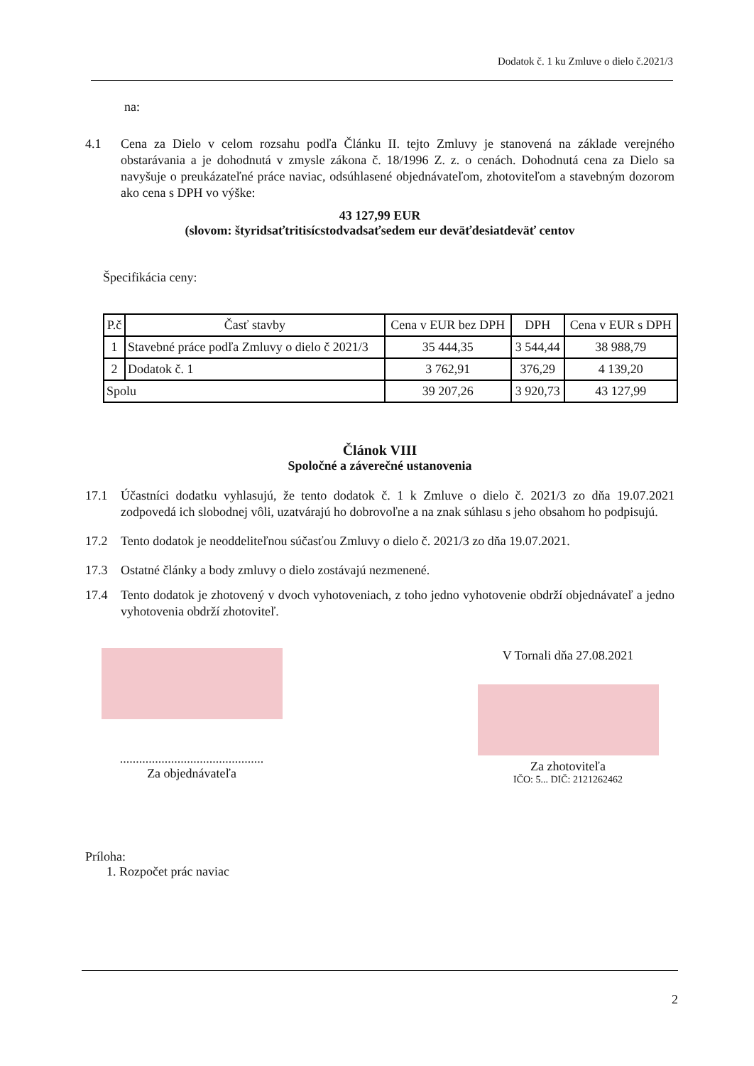Dodatok č. 1 ku Zmluve o dielo č.2021/3
na:
4.1 Cena za Dielo v celom rozsahu podľa Článku II. tejto Zmluvy je stanovená na základe verejného obstarávania a je dohodnutá v zmysle zákona č. 18/1996 Z. z. o cenách. Dohodnutá cena za Dielo sa navyšuje o preukázateľné práce naviac, odsúhlasené objednávateľom, zhotoviteľom a stavebným dozorom ako cena s DPH vo výške:
43 127,99 EUR
(slovom: štyridsaťtritisícstodvadsaťsedem eur deväťdesiatdeväť centov
Špecifikácia ceny:
| P.č | Časť stavby | Cena v EUR bez DPH | DPH | Cena v EUR s DPH |
| --- | --- | --- | --- | --- |
| 1 | Stavebné práce podľa Zmluvy o dielo č 2021/3 | 35 444,35 | 3 544,44 | 38 988,79 |
| 2 | Dodatok č. 1 | 3 762,91 | 376,29 | 4 139,20 |
| Spolu | | 39 207,26 | 3 920,73 | 43 127,99 |
Článok VIII
Spoločné a záverečné ustanovenia
17.1 Účastníci dodatku vyhlasujú, že tento dodatok č. 1 k Zmluve o dielo č. 2021/3 zo dňa 19.07.2021 zodpovedá ich slobodnej vôli, uzatvárajú ho dobrovoľne a na znak súhlasu s jeho obsahom ho podpisujú.
17.2 Tento dodatok je neoddeliteľnou súčasťou Zmluvy o dielo č. 2021/3 zo dňa 19.07.2021.
17.3 Ostatné články a body zmluvy o dielo zostávajú nezmenené.
17.4 Tento dodatok je zhotovený v dvoch vyhotoveniach, z toho jedno vyhotovenie obdrží objednávateľ a jedno vyhotovenia obdrží zhotoviteľ.
.............................................
Za objednávateľa
V Tornali dňa 27.08.2021
Za zhotoviteľa
IČO: 5... DIČ: 2121262462
Príloha:
1. Rozpočet prác naviac
2